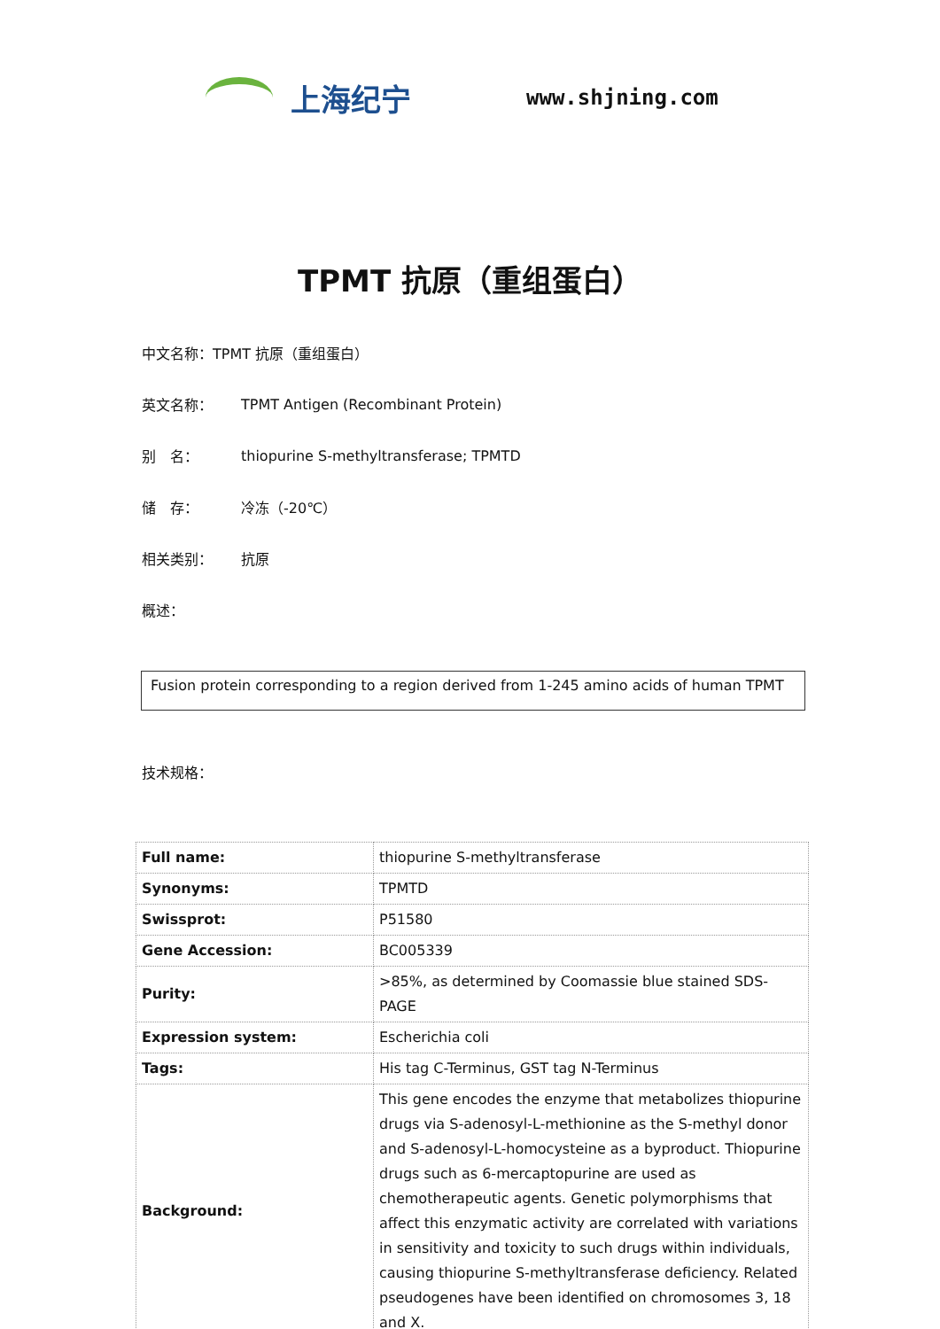上海纪宁
www.shjning.com
TPMT 抗原（重组蛋白）
中文名称：TPMT 抗原（重组蛋白）
英文名称： TPMT Antigen (Recombinant Protein)
别　名： thiopurine S-methyltransferase; TPMTD
储　存： 冷冻（-20℃）
相关类别： 抗原
概述：
Fusion protein corresponding to a region derived from 1-245 amino acids of human TPMT
技术规格：
| Full name: | thiopurine S-methyltransferase |
| Synonyms: | TPMTD |
| Swissprot: | P51580 |
| Gene Accession: | BC005339 |
| Purity: | >85%, as determined by Coomassie blue stained SDS-PAGE |
| Expression system: | Escherichia coli |
| Tags: | His tag C-Terminus, GST tag N-Terminus |
| Background: | This gene encodes the enzyme that metabolizes thiopurine drugs via S-adenosyl-L-methionine as the S-methyl donor and S-adenosyl-L-homocysteine as a byproduct. Thiopurine drugs such as 6-mercaptopurine are used as chemotherapeutic agents. Genetic polymorphisms that affect this enzymatic activity are correlated with variations in sensitivity and toxicity to such drugs within individuals, causing thiopurine S-methyltransferase deficiency. Related pseudogenes have been identified on chromosomes 3, 18 and X. |